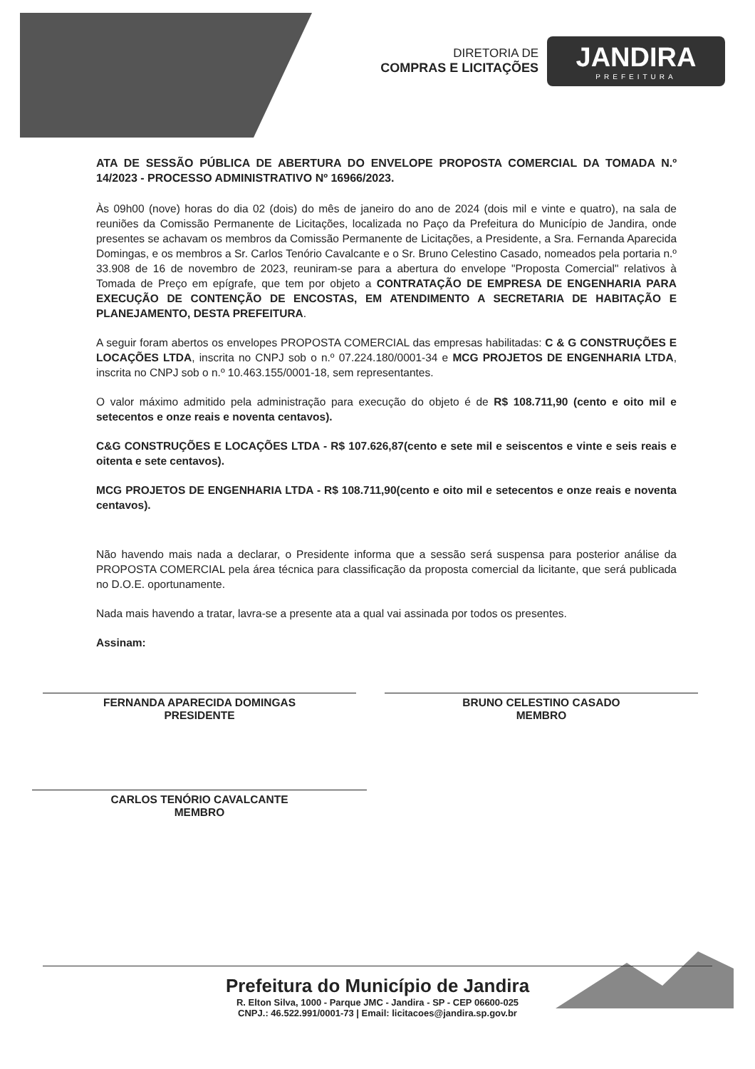DIRETORIA DE
COMPRAS E LICITAÇÕES
JANDIRA
PREFEITURA
ATA DE SESSÃO PÚBLICA DE ABERTURA DO ENVELOPE PROPOSTA COMERCIAL DA TOMADA N.º 14/2023 - PROCESSO ADMINISTRATIVO Nº 16966/2023.
Às 09h00 (nove) horas do dia 02 (dois) do mês de janeiro do ano de 2024 (dois mil e vinte e quatro), na sala de reuniões da Comissão Permanente de Licitações, localizada no Paço da Prefeitura do Município de Jandira, onde presentes se achavam os membros da Comissão Permanente de Licitações, a Presidente, a Sra. Fernanda Aparecida Domingas, e os membros a Sr. Carlos Tenório Cavalcante e o Sr. Bruno Celestino Casado, nomeados pela portaria n.º 33.908 de 16 de novembro de 2023, reuniram-se para a abertura do envelope "Proposta Comercial" relativos à Tomada de Preço em epígrafe, que tem por objeto a CONTRATAÇÃO DE EMPRESA DE ENGENHARIA PARA EXECUÇÃO DE CONTENÇÃO DE ENCOSTAS, EM ATENDIMENTO A SECRETARIA DE HABITAÇÃO E PLANEJAMENTO, DESTA PREFEITURA.
A seguir foram abertos os envelopes PROPOSTA COMERCIAL das empresas habilitadas: C & G CONSTRUÇÕES E LOCAÇÕES LTDA, inscrita no CNPJ sob o n.º 07.224.180/0001-34 e MCG PROJETOS DE ENGENHARIA LTDA, inscrita no CNPJ sob o n.º 10.463.155/0001-18, sem representantes.
O valor máximo admitido pela administração para execução do objeto é de R$ 108.711,90 (cento e oito mil e setecentos e onze reais e noventa centavos).
C&G CONSTRUÇÕES E LOCAÇÕES LTDA - R$ 107.626,87(cento e sete mil e seiscentos e vinte e seis reais e oitenta e sete centavos).
MCG PROJETOS DE ENGENHARIA LTDA - R$ 108.711,90(cento e oito mil e setecentos e onze reais e noventa centavos).
Não havendo mais nada a declarar, o Presidente informa que a sessão será suspensa para posterior análise da PROPOSTA COMERCIAL pela área técnica para classificação da proposta comercial da licitante, que será publicada no D.O.E. oportunamente.
Nada mais havendo a tratar, lavra-se a presente ata a qual vai assinada por todos os presentes.
Assinam:
FERNANDA APARECIDA DOMINGAS
PRESIDENTE
BRUNO CELESTINO CASADO
MEMBRO
CARLOS TENÓRIO CAVALCANTE
MEMBRO
Prefeitura do Município de Jandira
R. Elton Silva, 1000 - Parque JMC - Jandira - SP - CEP 06600-025
CNPJ.: 46.522.991/0001-73 | Email: licitacoes@jandira.sp.gov.br